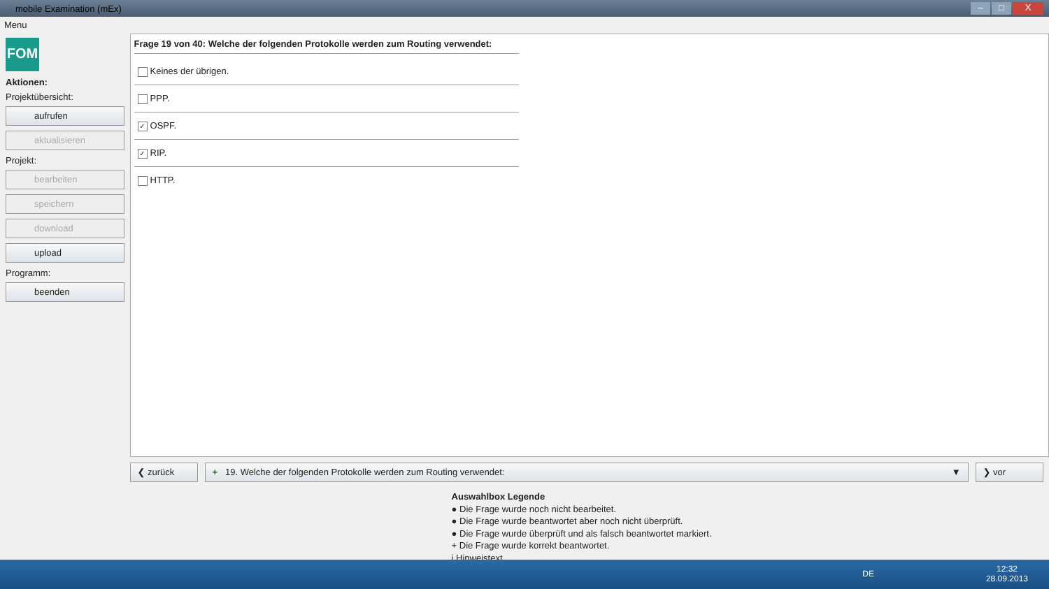mobile Examination (mEx)
– □ X
Menu
FOM
Aktionen:
Projektübersicht:
aufrufen
aktualisieren
Projekt:
bearbeiten
speichern
download
upload
Programm:
beenden
Frage 19 von 40: Welche der folgenden Protokolle werden zum Routing verwendet:
Keines der übrigen.
PPP.
✓ OSPF.
✓ RIP.
HTTP.
❮ zurück + 19. Welche der folgenden Protokolle werden zum Routing verwendet: ▼ ❯ vor
Auswahlbox Legende
● Die Frage wurde noch nicht bearbeitet.
● Die Frage wurde beantwortet aber noch nicht überprüft.
● Die Frage wurde überprüft und als falsch beantwortet markiert.
+ Die Frage wurde korrekt beantwortet.
i Hinweistext
DE
12:32
28.09.2013